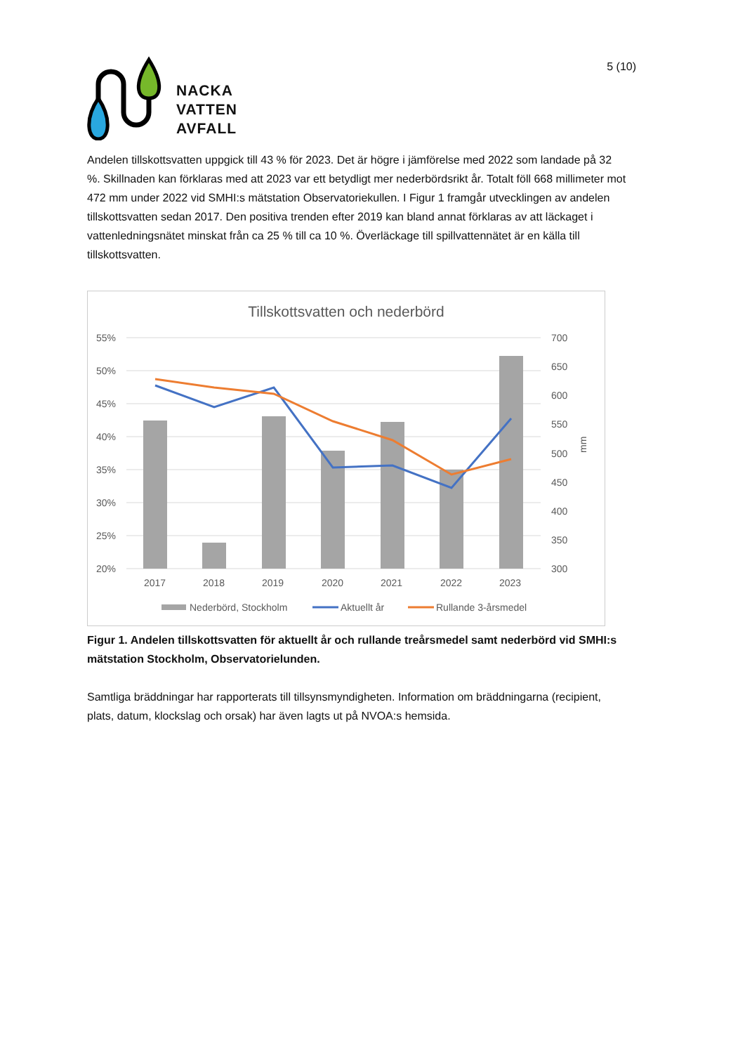NACKA
VATTEN
AVFALL
5 (10)
Andelen tillskottsvatten uppgick till 43 % för 2023. Det är högre i jämförelse med 2022 som landade på 32 %. Skillnaden kan förklaras med att 2023 var ett betydligt mer nederbördsrikt år. Totalt föll 668 millimeter mot 472 mm under 2022 vid SMHI:s mätstation Observatoriekullen. I Figur 1 framgår utvecklingen av andelen tillskottsvatten sedan 2017. Den positiva trenden efter 2019 kan bland annat förklaras av att läckaget i vattenledningsnätet minskat från ca 25 % till ca 10 %. Överläckage till spillvattennätet är en källa till tillskottsvatten.
Tillskottsvatten och nederbörd
55%
50%
45%
40%
35%
30%
25%
20%
700
650
600
550
500
450
400
350
300
mm
2017
2018
2019
2020
2021
2022
2023
Nederbörd, Stockholm
Aktuellt år
Rullande 3-årsmedel
Figur 1. Andelen tillskottsvatten för aktuellt år och rullande treårsmedel samt nederbörd vid SMHI:s mätstation Stockholm, Observatorielunden.
Samtliga bräddningar har rapporterats till tillsynsmyndigheten. Information om bräddningarna (recipient, plats, datum, klockslag och orsak) har även lagts ut på NVOA:s hemsida.